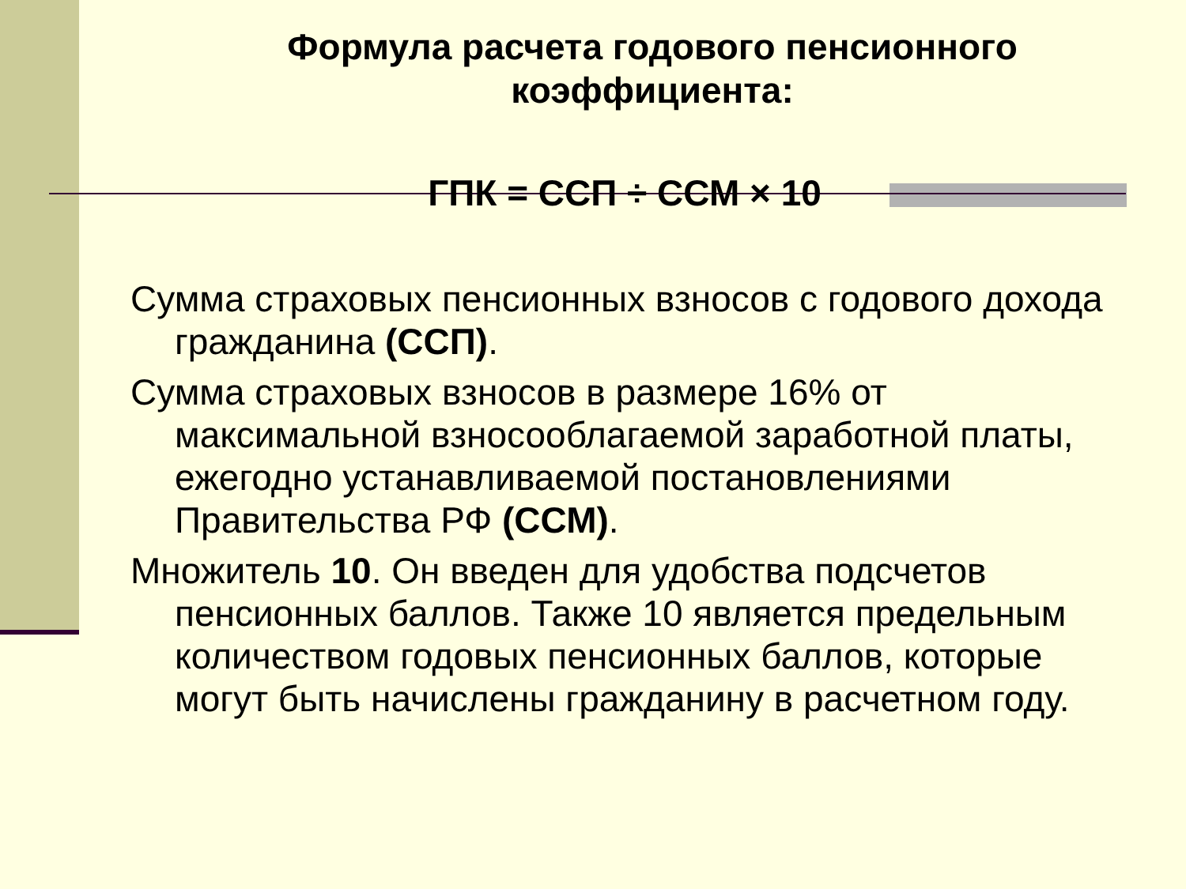Формула расчета годового пенсионного коэффициента:
ГПК = ССП ÷ ССМ × 10
Сумма страховых пенсионных взносов с годового дохода гражданина (ССП).
Сумма страховых взносов в размере 16% от максимальной взносооблагаемой заработной платы, ежегодно устанавливаемой постановлениями Правительства РФ (ССМ).
Множитель 10. Он введен для удобства подсчетов пенсионных баллов. Также 10 является предельным количеством годовых пенсионных баллов, которые могут быть начислены гражданину в расчетном году.